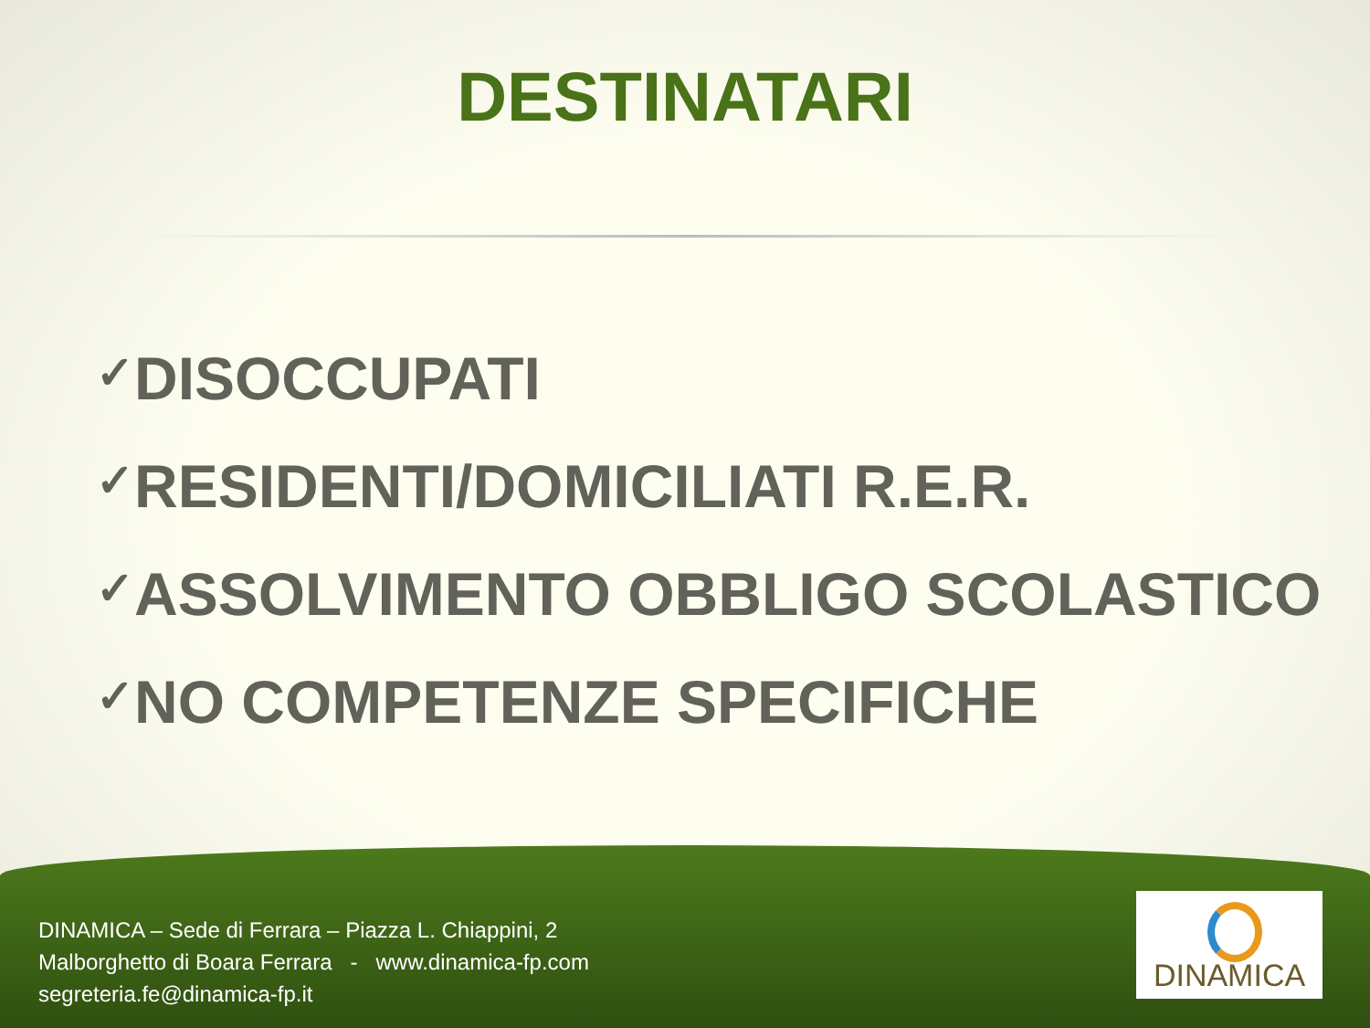DESTINATARI
✓DISOCCUPATI
✓RESIDENTI/DOMICILIATI R.E.R.
✓ASSOLVIMENTO OBBLIGO SCOLASTICO
✓NO COMPETENZE SPECIFICHE
DINAMICA – Sede di Ferrara – Piazza L. Chiappini, 2
Malborghetto di Boara Ferrara - www.dinamica-fp.com
segreteria.fe@dinamica-fp.it
DINAMICA